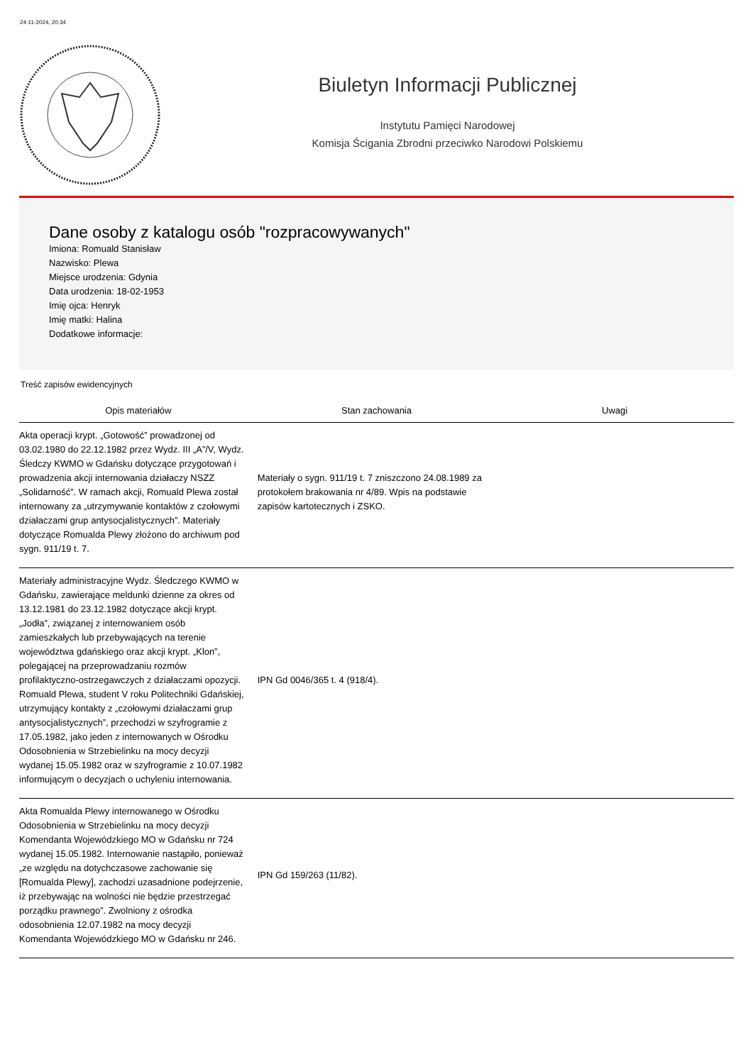24-11-2024, 20:34
Biuletyn Informacji Publicznej
Instytutu Pamięci Narodowej
Komisja Ścigania Zbrodni przeciwko Narodowi Polskiemu
Dane osoby z katalogu osób "rozpracowywanych"
Imiona: Romuald Stanisław
Nazwisko: Plewa
Miejsce urodzenia: Gdynia
Data urodzenia: 18-02-1953
Imię ojca: Henryk
Imię matki: Halina
Dodatkowe informacje:
Treść zapisów ewidencyjnych
| Opis materiałów | Stan zachowania | Uwagi |
| --- | --- | --- |
| Akta operacji krypt. „Gotowość” prowadzonej od 03.02.1980 do 22.12.1982 przez Wydz. III „A”/V, Wydz. Śledczy KWMO w Gdańsku dotyczące przygotowań i prowadzenia akcji internowania działaczy NSZZ „Solidarność”. W ramach akcji, Romuald Plewa został internowany za „utrzymywanie kontaktów z czołowymi działaczami grup antysocjalistycznych”. Materiały dotyczące Romualda Plewy złożono do archiwum pod sygn. 911/19 t. 7. | Materiały o sygn. 911/19 t. 7 zniszczono 24.08.1989 za protokołem brakowania nr 4/89. Wpis na podstawie zapisów kartotecznych i ZSKO. | |
| Materiały administracyjne Wydz. Śledczego KWMO w Gdańsku, zawierające meldunki dzienne za okres od 13.12.1981 do 23.12.1982 dotyczące akcji krypt. „Jodła”, związanej z internowaniem osób zamieszkałych lub przebywających na terenie województwa gdańskiego oraz akcji krypt. „Klon”, polegającej na przeprowadzaniu rozmów profilaktyczno-ostrzegawczych z działaczami opozycji. Romuald Plewa, student V roku Politechniki Gdańskiej, utrzymujący kontakty z „czołowymi działaczami grup antysocjalistycznych”, przechodzi w szyfrogramie z 17.05.1982, jako jeden z internowanych w Ośrodku Odosobnienia w Strzebielinku na mocy decyzji wydanej 15.05.1982 oraz w szyfrogramie z 10.07.1982 informującym o decyzjach o uchyleniu internowania. | IPN Gd 0046/365 t. 4 (918/4). | |
| Akta Romualda Plewy internowanego w Ośrodku Odosobnienia w Strzebielinku na mocy decyzji Komendanta Wojewódzkiego MO w Gdańsku nr 724 wydanej 15.05.1982. Internowanie nastąpiło, ponieważ „ze względu na dotychczasowe zachowanie się [Romualda Plewy], zachodzi uzasadnione podejrzenie, iż przebywając na wolności nie będzie przestrzegać porządku prawnego”. Zwolniony z ośrodka odosobnienia 12.07.1982 na mocy decyzji Komendanta Wojewódzkiego MO w Gdańsku nr 246. | IPN Gd 159/263 (11/82). | |